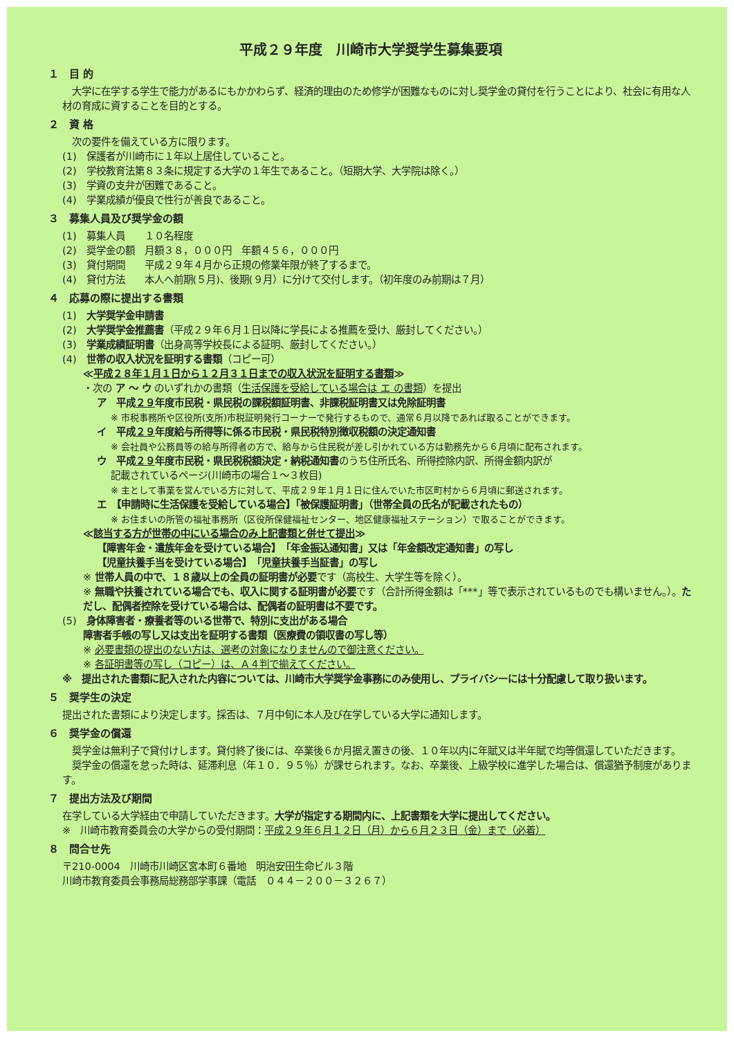平成２９年度　川崎市大学奨学生募集要項
１　目 的
　大学に在学する学生で能力があるにもかかわらず、経済的理由のため修学が困難なものに対し奨学金の貸付を行うことにより、社会に有用な人材の育成に資することを目的とする。
２　資 格
　次の要件を備えている方に限ります。
(1)　保護者が川崎市に１年以上居住していること。
(2)　学校教育法第８３条に規定する大学の１年生であること。（短期大学、大学院は除く。）
(3)　学資の支弁が困難であること。
(4)　学業成績が優良で性行が善良であること。
３　募集人員及び奨学金の額
(1)　募集人員　　１０名程度
(2)　奨学金の額　月額３８，０００円　年額４５６，０００円
(3)　貸付期間　　平成２９年４月から正規の修業年限が終了するまで。
(4)　貸付方法　　本人へ前期(５月)、後期(９月）に分けて交付します。（初年度のみ前期は７月）
４　応募の際に提出する書類
(1)　大学奨学金申請書
(2)　大学奨学金推薦書（平成２９年６月１日以降に学長による推薦を受け、厳封してください。）
(3)　学業成績証明書（出身高等学校長による証明、厳封してください。）
(4)　世帯の収入状況を証明する書類（コピー可）
≪平成２８年１月１日から１２月３１日までの収入状況を証明する書類≫
・次の ア ～ ウ のいずれかの書類（生活保護を受給している場合は エ の書類）を提出
ア　平成２９年度市民税・県民税の課税額証明書、非課税証明書又は免除証明書
※ 市税事務所や区役所(支所)市税証明発行コーナーで発行するもので、通常６月以降であれば取ることができます。
イ　平成２９年度給与所得等に係る市民税・県民税特別徴収税額の決定通知書
※ 会社員や公務員等の給与所得者の方で、給与から住民税が差し引かれている方は勤務先から６月頃に配布されます。
ウ　平成２９年度市民税・県民税税額決定・納税通知書のうち住所氏名、所得控除内訳、所得金額内訳が
記載されているページ(川崎市の場合１～３枚目)
※ 主として事業を営んでいる方に対して、平成２９年１月１日に住んでいた市区町村から６月頃に郵送されます。
エ　【申請時に生活保護を受給している場合】「被保護証明書」（世帯全員の氏名が記載されたもの）
※ お住まいの所管の福祉事務所（区役所保健福祉センター、地区健康福祉ステーション）で取ることができます。
≪該当する方が世帯の中にいる場合のみ上記書類と併せて提出≫
【障害年金・遺族年金を受けている場合】　「年金振込通知書」又は「年金額改定通知書」の写し
【児童扶養手当を受けている場合】　「児童扶養手当証書」の写し
※ 世帯人員の中で、１８歳以上の全員の証明書が必要です（高校生、大学生等を除く）。
※ 無職や扶養されている場合でも、収入に関する証明書が必要です（合計所得金額は「***」等で表示されているものでも構いません。）。ただし、配偶者控除を受けている場合は、配偶者の証明書は不要です。
(5)　身体障害者・療養者等のいる世帯で、特別に支出がある場合
障害者手帳の写し又は支出を証明する書類（医療費の領収書の写し等）
※ 必要書類の提出のない方は、選考の対象になりませんので御注意ください。
※ 各証明書等の写し（コピー）は、Ａ４判で揃えてください。
※　提出された書類に記入された内容については、川崎市大学奨学金事務にのみ使用し、プライバシーには十分配慮して取り扱います。
５　奨学生の決定
提出された書類により決定します。採否は、７月中旬に本人及び在学している大学に通知します。
６　奨学金の償還
　奨学金は無利子で貸付けします。貸付終了後には、卒業後６か月据え置きの後、１０年以内に年賦又は半年賦で均等償還していただきます。
　奨学金の償還を怠った時は、延滞利息（年１０．９５％）が課せられます。なお、卒業後、上級学校に進学した場合は、償還猶予制度があります。
７　提出方法及び期間
在学している大学経由で申請していただきます。大学が指定する期間内に、上記書類を大学に提出してください。
※　川崎市教育委員会の大学からの受付期間：平成２９年６月１２日（月）から６月２３日（金）まで（必着）
８　問合せ先
〒210-0004　川崎市川崎区宮本町６番地　明治安田生命ビル３階
川崎市教育委員会事務局総務部学事課（電話　０４４－２００－３２６７）